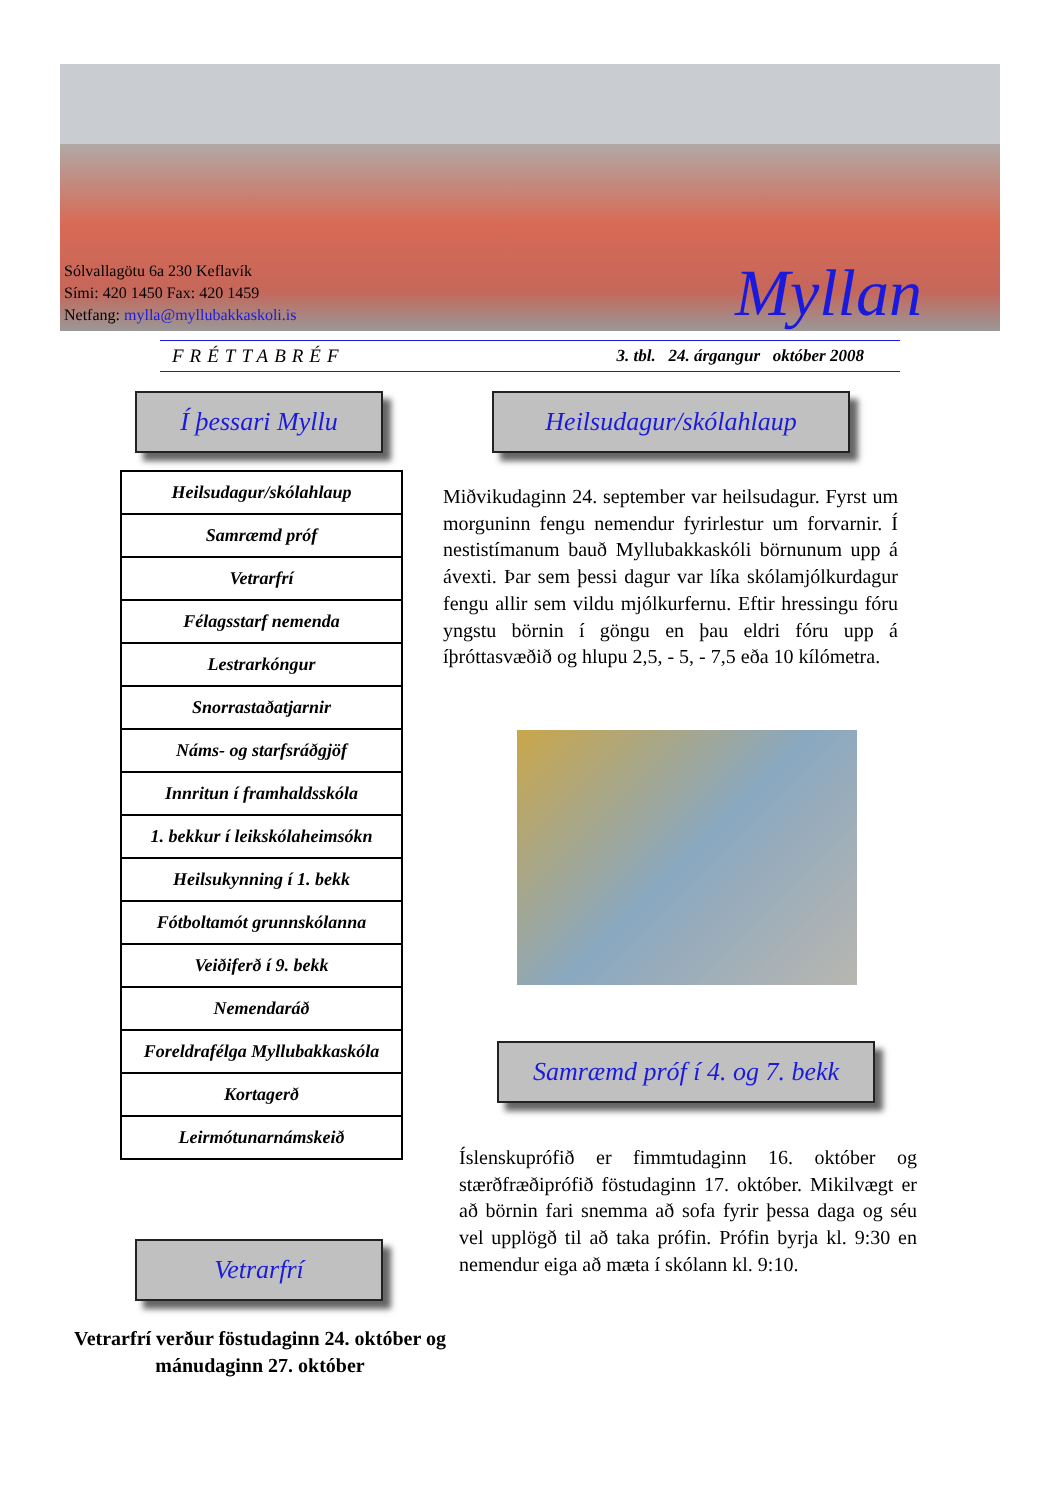Sólvallagötu 6a 230 Keflavík
Sími: 420 1450 Fax: 420 1459
Netfang: mylla@myllubakkaskoli.is
Myllan
FRÉTTABRÉF 3. tbl. 24. árgangur október 2008
Í þessari Myllu
| Heilsudagur/skólahlaup |
| Samræmd próf |
| Vetrarfrí |
| Félagsstarf nemenda |
| Lestrarkóngur |
| Snorrastaðatjarnir |
| Náms- og starfsráðgjöf |
| Innritun í framhaldsskóla |
| 1. bekkur í leikskólaheimsókn |
| Heilsukynning í 1. bekk |
| Fótboltamót grunnskólanna |
| Veiðiferð í 9. bekk |
| Nemendaráð |
| Foreldrafélga Myllubakkaskóla |
| Kortagerð |
| Leirmótunarnámskeið |
Heilsudagur/skólahlaup
Miðvikudaginn 24. september var heilsudagur. Fyrst um morguninn fengu nemendur fyrirlestur um forvarnir. Í nestistímanum bauð Myllubakkaskóli börnunum upp á ávexti. Þar sem þessi dagur var líka skólamjólkurdagur fengu allir sem vildu mjólkurfernu. Eftir hressingu fóru yngstu börnin í göngu en þau eldri fóru upp á íþróttasvæðið og hlupu 2,5, - 5, - 7,5 eða 10 kílómetra.
Samræmd próf í 4. og 7. bekk
Íslenskuprófið er fimmtudaginn 16. október og stærðfræðiprófið föstudaginn 17. október. Mikilvægt er að börnin fari snemma að sofa fyrir þessa daga og séu vel upplögð til að taka prófin. Prófin byrja kl. 9:30 en nemendur eiga að mæta í skólann kl. 9:10.
Vetrarfrí
Vetrarfrí verður föstudaginn 24. október og mánudaginn 27. október